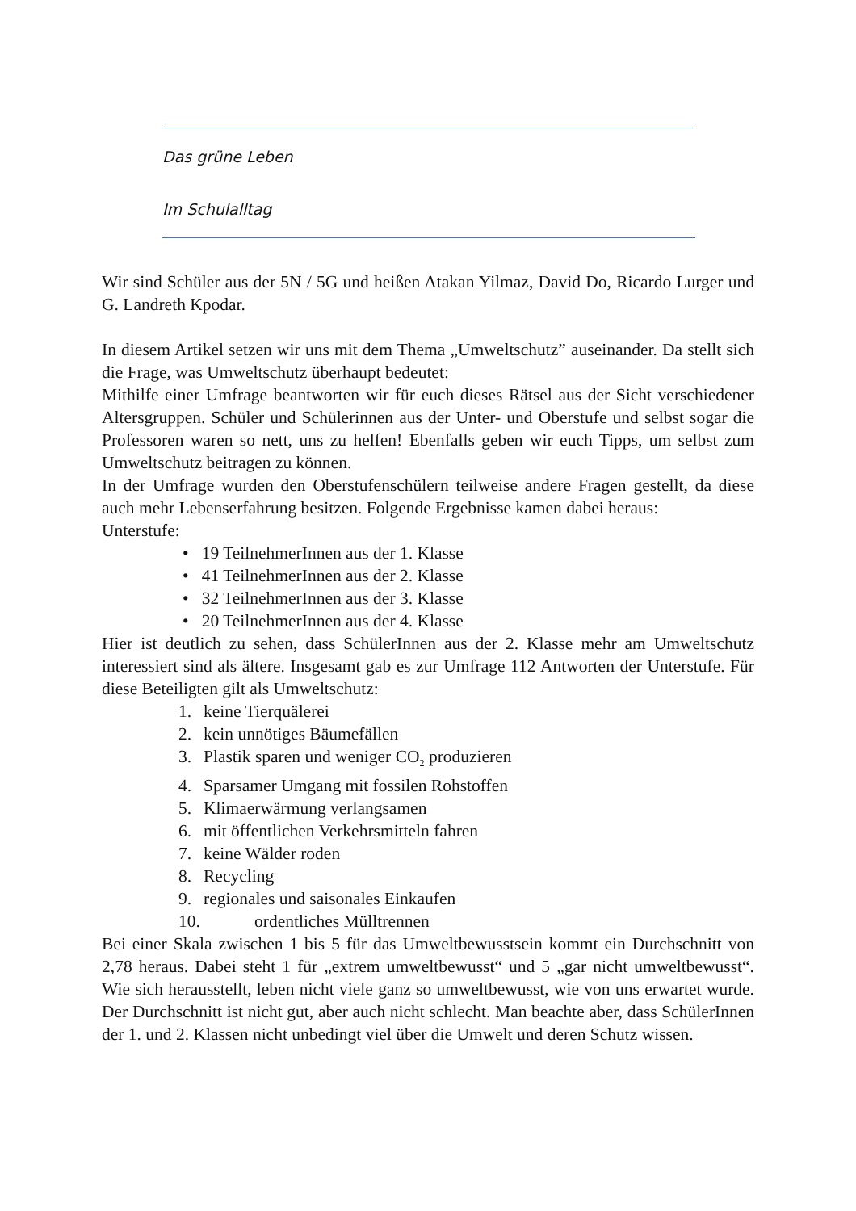Das grüne Leben
Im Schulalltag
Wir sind Schüler aus der 5N / 5G und heißen Atakan Yilmaz, David Do, Ricardo Lurger und G. Landreth Kpodar.
In diesem Artikel setzen wir uns mit dem Thema „Umweltschutz” auseinander. Da stellt sich die Frage, was Umweltschutz überhaupt bedeutet:
Mithilfe einer Umfrage beantworten wir für euch dieses Rätsel aus der Sicht verschiedener Altersgruppen. Schüler und Schülerinnen aus der Unter- und Oberstufe und selbst sogar die Professoren waren so nett, uns zu helfen! Ebenfalls geben wir euch Tipps, um selbst zum Umweltschutz beitragen zu können.
In der Umfrage wurden den Oberstufenschülern teilweise andere Fragen gestellt, da diese auch mehr Lebenserfahrung besitzen. Folgende Ergebnisse kamen dabei heraus:
Unterstufe:
• 19 TeilnehmerInnen aus der 1. Klasse
• 41 TeilnehmerInnen aus der 2. Klasse
• 32 TeilnehmerInnen aus der 3. Klasse
• 20 TeilnehmerInnen aus der 4. Klasse
Hier ist deutlich zu sehen, dass SchülerInnen aus der 2. Klasse mehr am Umweltschutz interessiert sind als ältere. Insgesamt gab es zur Umfrage 112 Antworten der Unterstufe. Für diese Beteiligten gilt als Umweltschutz:
1. keine Tierquälerei
2. kein unnötiges Bäumefällen
3. Plastik sparen und weniger CO<sub>2</sub> produzieren
4. Sparsamer Umgang mit fossilen Rohstoffen
5. Klimaerwärmung verlangsamen
6. mit öffentlichen Verkehrsmitteln fahren
7. keine Wälder roden
8. Recycling
9. regionales und saisonales Einkaufen
10. ordentliches Mülltrennen
Bei einer Skala zwischen 1 bis 5 für das Umweltbewusstsein kommt ein Durchschnitt von 2,78 heraus. Dabei steht 1 für „extrem umweltbewusst“ und 5 „gar nicht umweltbewusst“. Wie sich herausstellt, leben nicht viele ganz so umweltbewusst, wie von uns erwartet wurde. Der Durchschnitt ist nicht gut, aber auch nicht schlecht. Man beachte aber, dass SchülerInnen der 1. und 2. Klassen nicht unbedingt viel über die Umwelt und deren Schutz wissen.